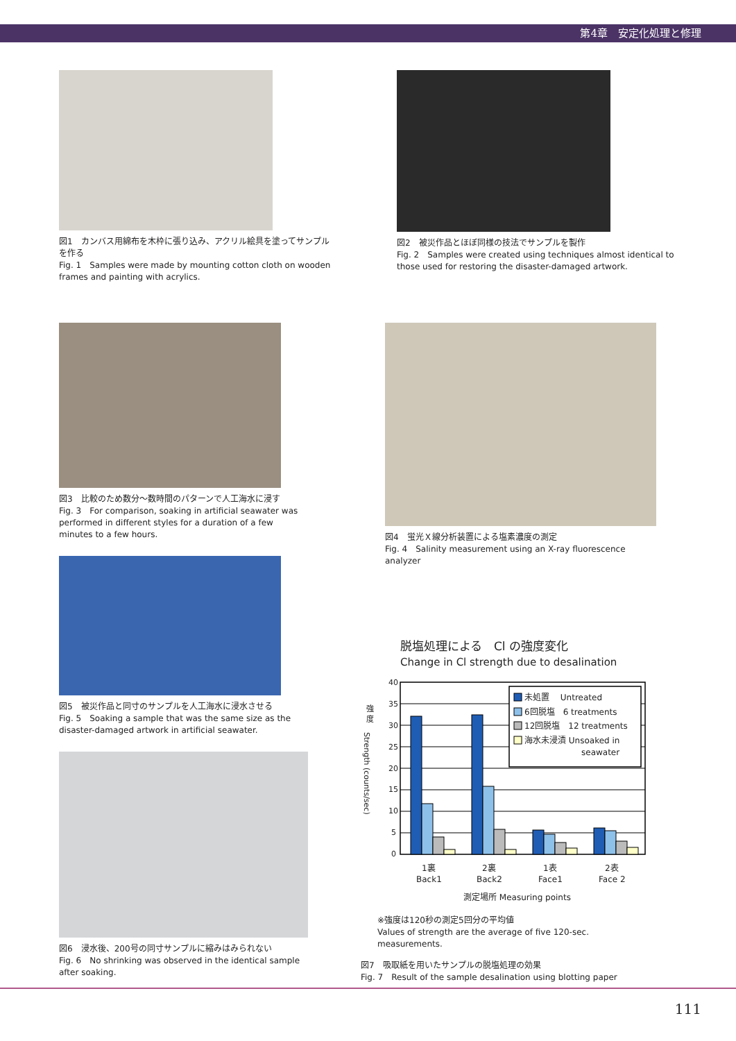第4章　安定化処理と修理
図1　カンバス用綿布を木枠に張り込み、アクリル絵具を塗ってサンプルを作る
Fig. 1　Samples were made by mounting cotton cloth on wooden frames and painting with acrylics.
図2　被災作品とほぼ同様の技法でサンプルを製作
Fig. 2　Samples were created using techniques almost identical to those used for restoring the disaster-damaged artwork.
図3　比較のため数分～数時間のパターンで人工海水に浸す
Fig. 3　For comparison, soaking in artificial seawater was performed in different styles for a duration of a few minutes to a few hours.
図4　蛍光Ｘ線分析装置による塩素濃度の測定
Fig. 4　Salinity measurement using an X-ray fluorescence analyzer
図5　被災作品と同寸のサンプルを人工海水に浸水させる
Fig. 5　Soaking a sample that was the same size as the disaster-damaged artwork in artificial seawater.
図6　浸水後、200号の同寸サンプルに縮みはみられない
Fig. 6　No shrinking was observed in the identical sample after soaking.
脱塩処理による　Cl の強度変化
Change in Cl strength due to desalination
40
35
30
25
20
15
10
5
0
強
度
Strength (counts/sec)
未処置　 Untreated
6回脱塩　6 treatments
12回脱塩　12 treatments
海水未浸漬 Unsoaked in
seawater
1裏
Back1
2裏
Back2
1表
Face1
2表
Face 2
測定場所 Measuring points
※強度は120秒の測定5回分の平均値
Values of strength are the average of five 120-sec. measurements.
図7　吸取紙を用いたサンプルの脱塩処理の効果
Fig. 7　Result of the sample desalination using blotting paper
111